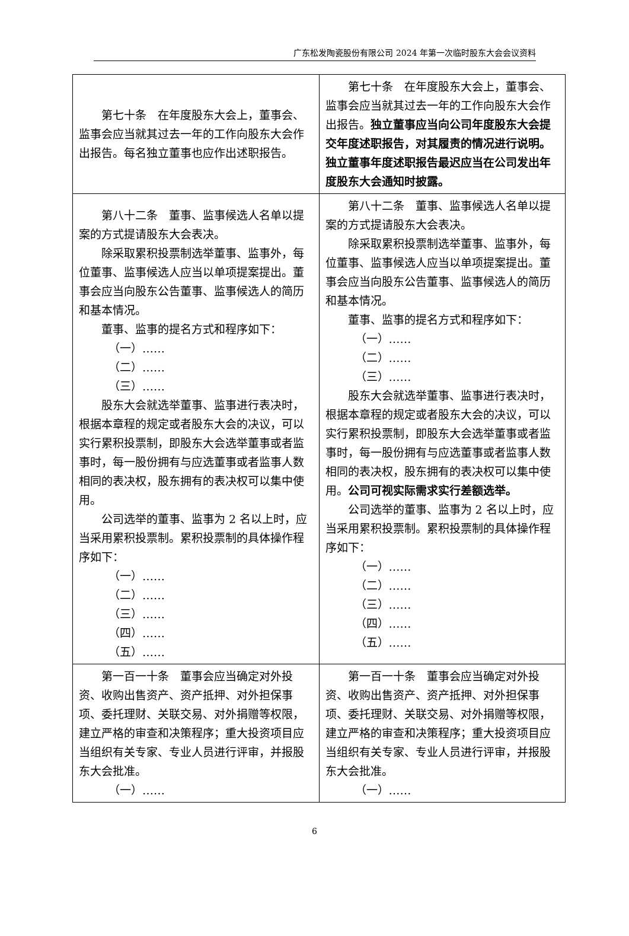广东松发陶瓷股份有限公司 2024 年第一次临时股东大会会议资料
| 第七十条 在年度股东大会上，董事会、监事会应当就其过去一年的工作向股东大会作出报告。每名独立董事也应作出述职报告。 | 第七十条 在年度股东大会上，董事会、监事会应当就其过去一年的工作向股东大会作出报告。 独立董事应当向公司年度股东大会提交年度述职报告，对其履责的情况进行说明。独立董事年度述职报告最迟应当在公司发出年度股东大会通知时披露。 |
| 第八十二条 董事、监事候选人名单以提案的方式提请股东大会表决。 除采取累积投票制选举董事、监事外，每位董事、监事候选人应当以单项提案提出。董事会应当向股东公告董事、监事候选人的简历和基本情况。 董事、监事的提名方式和程序如下： （一）…… （二）…… （三）…… 股东大会就选举董事、监事进行表决时，根据本章程的规定或者股东大会的决议，可以实行累积投票制，即股东大会选举董事或者监事时，每一股份拥有与应选董事或者监事人数相同的表决权，股东拥有的表决权可以集中使用。 公司选举的董事、监事为 2 名以上时，应当采用累积投票制。累积投票制的具体操作程序如下： （一）…… （二）…… （三）…… （四）…… （五）…… | 第八十二条 董事、监事候选人名单以提案的方式提请股东大会表决。 除采取累积投票制选举董事、监事外，每位董事、监事候选人应当以单项提案提出。董事会应当向股东公告董事、监事候选人的简历和基本情况。 董事、监事的提名方式和程序如下： （一）…… （二）…… （三）…… 股东大会就选举董事、监事进行表决时，根据本章程的规定或者股东大会的决议，可以实行累积投票制，即股东大会选举董事或者监事时，每一股份拥有与应选董事或者监事人数相同的表决权，股东拥有的表决权可以集中使用。 公司可视实际需求实行差额选举。 公司选举的董事、监事为 2 名以上时，应当采用累积投票制。累积投票制的具体操作程序如下： （一）…… （二）…… （三）…… （四）…… （五）…… |
| 第一百一十条 董事会应当确定对外投资、收购出售资产、资产抵押、对外担保事项、委托理财、关联交易、对外捐赠等权限，建立严格的审查和决策程序；重大投资项目应当组织有关专家、专业人员进行评审，并报股东大会批准。 （一）…… | 第一百一十条 董事会应当确定对外投资、收购出售资产、资产抵押、对外担保事项、委托理财、关联交易、对外捐赠等权限，建立严格的审查和决策程序；重大投资项目应当组织有关专家、专业人员进行评审，并报股东大会批准。 （一）…… |
6